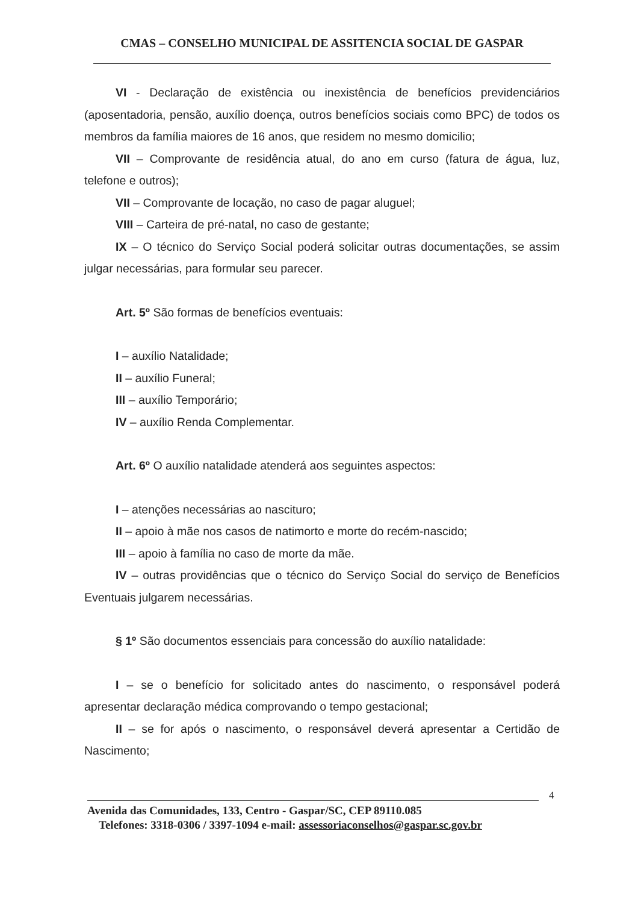CMAS – CONSELHO MUNICIPAL DE ASSITENCIA SOCIAL DE GASPAR
VI - Declaração de existência ou inexistência de benefícios previdenciários (aposentadoria, pensão, auxílio doença, outros benefícios sociais como BPC) de todos os membros da família maiores de 16 anos, que residem no mesmo domicilio;
VII – Comprovante de residência atual, do ano em curso (fatura de água, luz, telefone e outros);
VII – Comprovante de locação, no caso de pagar aluguel;
VIII – Carteira de pré-natal, no caso de gestante;
IX – O técnico do Serviço Social poderá solicitar outras documentações, se assim julgar necessárias, para formular seu parecer.
Art. 5º São formas de benefícios eventuais:
I – auxílio Natalidade;
II – auxílio Funeral;
III – auxílio Temporário;
IV – auxílio Renda Complementar.
Art. 6º O auxílio natalidade atenderá aos seguintes aspectos:
I – atenções necessárias ao nascituro;
II – apoio à mãe nos casos de natimorto e morte do recém-nascido;
III – apoio à família no caso de morte da mãe.
IV – outras providências que o técnico do Serviço Social do serviço de Benefícios Eventuais julgarem necessárias.
§ 1º São documentos essenciais para concessão do auxílio natalidade:
I – se o benefício for solicitado antes do nascimento, o responsável poderá apresentar declaração médica comprovando o tempo gestacional;
II – se for após o nascimento, o responsável deverá apresentar a Certidão de Nascimento;
4
Avenida das Comunidades, 133, Centro - Gaspar/SC, CEP 89110.085
Telefones: 3318-0306 / 3397-1094 e-mail: assessoriaconselhos@gaspar.sc.gov.br